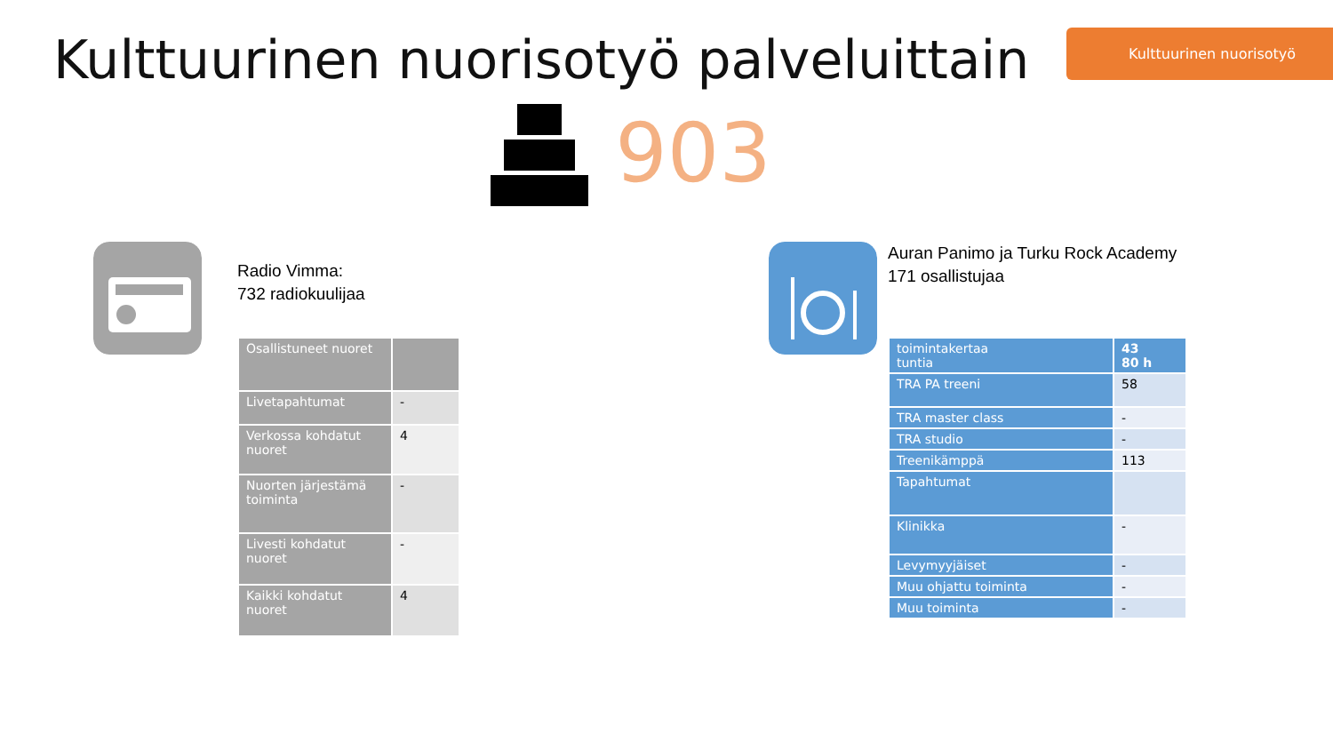Kulttuurinen nuorisotyö palveluittain
Kulttuurinen nuorisotyö
903
Radio Vimma:
732 radiokuulijaa
| Osallistuneet nuoret | |
| Livetapahtumat | - |
| Verkossa kohdatut nuoret | 4 |
| Nuorten järjestämä toiminta | - |
| Livesti kohdatut nuoret | - |
| Kaikki kohdatut nuoret | 4 |
Auran Panimo ja Turku Rock Academy
171 osallistujaa
| toimintakertaa tuntia | 43 80 h |
| TRA PA treeni | 58 |
| TRA master class | - |
| TRA studio | - |
| Treenikämppä | 113 |
| Tapahtumat | |
| Klinikka | - |
| Levymyyjäiset | - |
| Muu ohjattu toiminta | - |
| Muu toiminta | - |